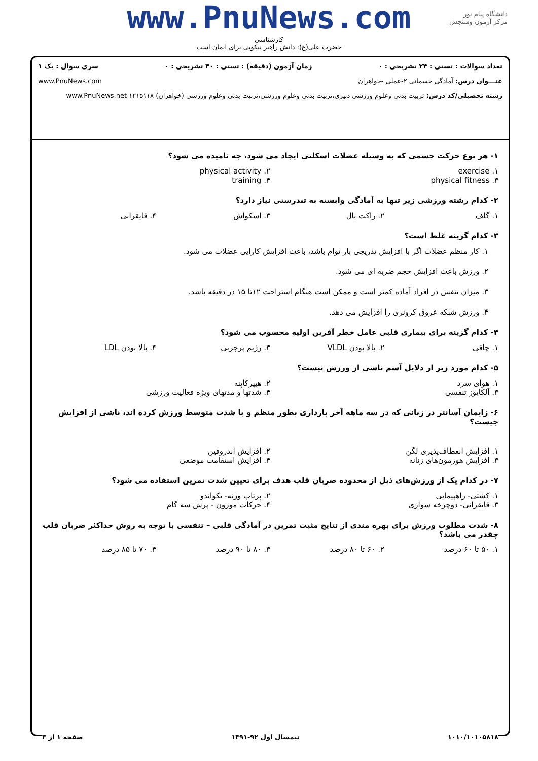دانشگاه پیام نور
مرکز آزمون وسنجش
www.PnuNews.com
کارشناسی
حضرت علی(ع): دانش راهبر نیکویی برای ایمان است
تعداد سوالات : تستی : ۲۴ تشریحی : ۰ زمان آزمون (دقیقه) : تستی : ۴۰ تشریحی : ۰ سری سوال : یک ۱
عنـــوان درس: آمادگی جسمانی ۲-عملی -خواهران www.PnuNews.com
رشته تحصیلی/کد درس: تربیت بدنی وعلوم ورزشی دبیری،تربیت بدنی وعلوم ورزشی،تربیت بدنی وعلوم ورزشی (خواهران) ۱۲۱۵۱۱۸ www.PnuNews.net
۱- هر نوع حرکت جسمی که به وسیله عضلات اسکلتی ایجاد می شود، چه نامیده می شود؟
۱. exercise ۲. physical activity ۳. physical fitness ۴. training
۲- کدام رشته ورزشی زیر تنها به آمادگی وابسته به تندرستی نیاز دارد؟
۱. گلف ۲. راکت بال ۳. اسکواش ۴. قایقرانی
۳- کدام گزینه غلط است؟
۱. کار منظم عضلات اگر با افزایش تدریجی بار توام باشد، باعث افزایش کارایی عضلات می شود.
۲. ورزش باعث افزایش حجم ضربه ای می شود.
۳. میزان تنفس در افراد آماده کمتر است و ممکن است هنگام استراحت ۱۲تا ۱۵ در دقیقه باشد.
۴. ورزش شبکه عروق کرونری را افزایش می دهد.
۴- کدام گزینه برای بیماری قلبی عامل خطر آفرین اولیه محسوب می شود؟
۱. چاقی ۲. بالا بودن VLDL ۳. رژیم پرچربی ۴. بالا بودن LDL
۵- کدام مورد زیر از دلایل آسم ناشی از ورزش نیست؟
۱. هوای سرد ۲. هیپرکاپنه ۳. آلکایوز تنفسی ۴. شدتها و مدتهای ویژه فعالیت ورزشی
۶- زایمان آسانتر در زنانی که در سه ماهه آخر بارداری بطور منظم و با شدت متوسط ورزش کرده اند، ناشی از افزایش چیست؟
۱. افزایش انعطاف‌پذیری لگن ۲. افزایش اندروفین ۳. افزایش هورمون‌های زنانه ۴. افزایش استقامت موضعی
۷- در کدام یک از ورزش‌های ذیل از محدوده ضربان قلب هدف برای تعیین شدت تمرین استفاده می شود؟
۱. کشتی- راهپیمایی ۲. پرتاب وزنه- تکواندو ۳. قایقرانی- دوچرخه سواری ۴. حرکات موزون - پرش سه گام
۸- شدت مطلوب ورزش برای بهره مندی از نتایج مثبت تمرین در آمادگی قلبی – تنفسی با توجه به روش حداکثر ضربان قلب چقدر می باشد؟
۱. ۵۰ تا ۶۰ درصد ۲. ۶۰ تا ۸۰ درصد ۳. ۸۰ تا ۹۰ درصد ۴. ۷۰ تا ۸۵ درصد
۱۰۱۰/۱۰۱۰۵۸۱۸ نیمسال اول ۹۲-۱۳۹۱ صفحه ۱ از ۳